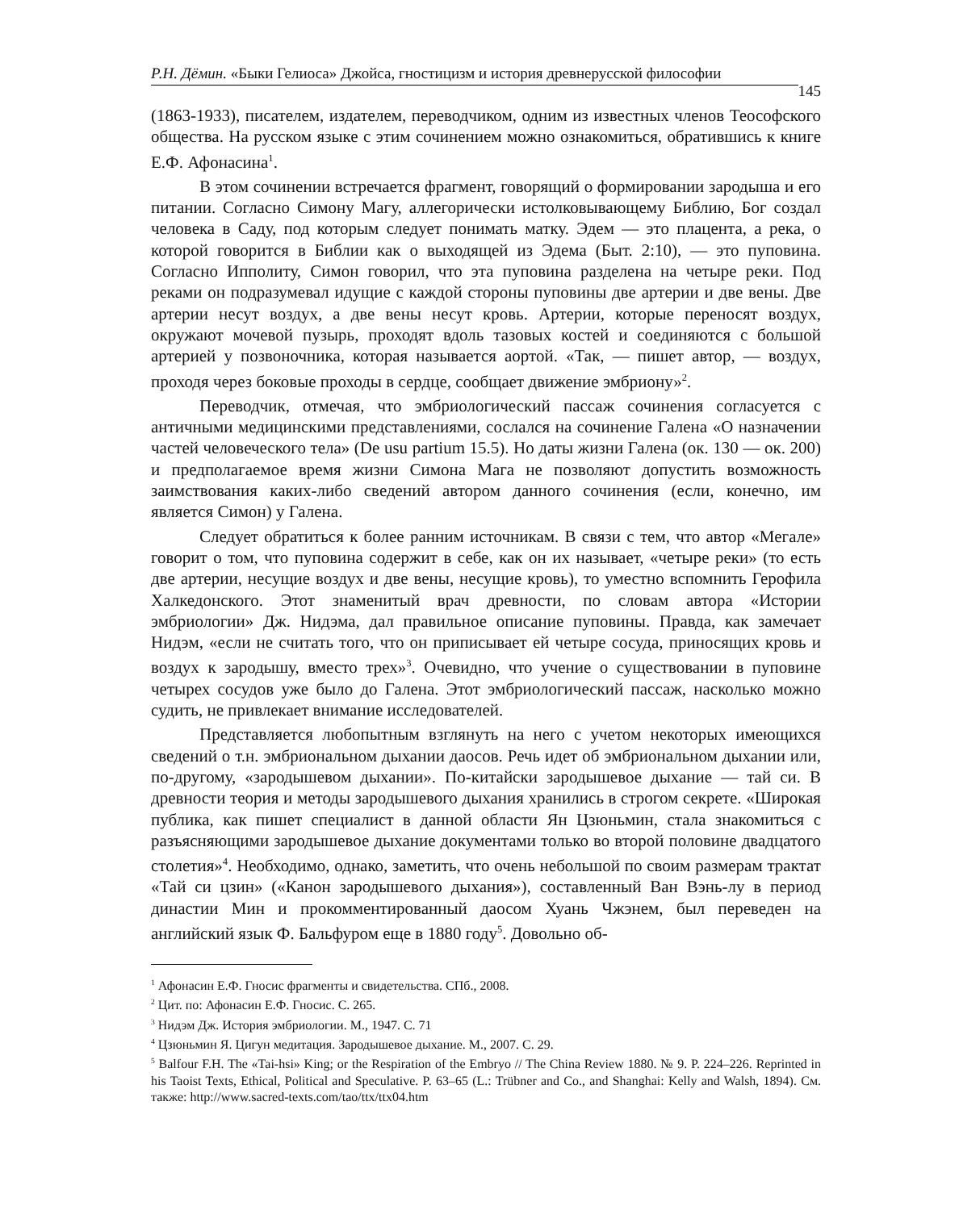Р.Н. Дёмин. «Быки Гелиоса» Джойса, гностицизм и история древнерусской философии
145
(1863-1933), писателем, издателем, переводчиком, одним из известных членов Теософского общества. На русском языке с этим сочинением можно ознакомиться, обратившись к книге Е.Ф. Афонасина<sup>1</sup>.
В этом сочинении встречается фрагмент, говорящий о формировании зародыша и его питании. Согласно Симону Магу, аллегорически истолковывающему Библию, Бог создал человека в Саду, под которым следует понимать матку. Эдем — это плацента, а река, о которой говорится в Библии как о выходящей из Эдема (Быт. 2:10), — это пуповина. Согласно Ипполиту, Симон говорил, что эта пуповина разделена на четыре реки. Под реками он подразумевал идущие с каждой стороны пуповины две артерии и две вены. Две артерии несут воздух, а две вены несут кровь. Артерии, которые переносят воздух, окружают мочевой пузырь, проходят вдоль тазовых костей и соединяются с большой артерией у позвоночника, которая называется аортой. «Так, — пишет автор, — воздух, проходя через боковые проходы в сердце, сообщает движение эмбриону»<sup>2</sup>.
Переводчик, отмечая, что эмбриологический пассаж сочинения согласуется с античными медицинскими представлениями, сослался на сочинение Галена «О назначении частей человеческого тела» (De usu partium 15.5). Но даты жизни Галена (ок. 130 — ок. 200) и предполагаемое время жизни Симона Мага не позволяют допустить возможность заимствования каких-либо сведений автором данного сочинения (если, конечно, им является Симон) у Галена.
Следует обратиться к более ранним источникам. В связи с тем, что автор «Мегале» говорит о том, что пуповина содержит в себе, как он их называет, «четыре реки» (то есть две артерии, несущие воздух и две вены, несущие кровь), то уместно вспомнить Герофила Халкедонского. Этот знаменитый врач древности, по словам автора «Истории эмбриологии» Дж. Нидэма, дал правильное описание пуповины. Правда, как замечает Нидэм, «если не считать того, что он приписывает ей четыре сосуда, приносящих кровь и воздух к зародышу, вместо трех»<sup>3</sup>. Очевидно, что учение о существовании в пуповине четырех сосудов уже было до Галена. Этот эмбриологический пассаж, насколько можно судить, не привлекает внимание исследователей.
Представляется любопытным взглянуть на него с учетом некоторых имеющихся сведений о т.н. эмбриональном дыхании даосов. Речь идет об эмбриональном дыхании или, по-другому, «зародышевом дыхании». По-китайски зародышевое дыхание — тай си. В древности теория и методы зародышевого дыхания хранились в строгом секрете. «Широкая публика, как пишет специалист в данной области Ян Цзюньмин, стала знакомиться с разъясняющими зародышевое дыхание документами только во второй половине двадцатого столетия»<sup>4</sup>. Необходимо, однако, заметить, что очень небольшой по своим размерам трактат «Тай си цзин» («Канон зародышевого дыхания»), составленный Ван Вэнь-лу в период династии Мин и прокомментированный даосом Хуань Чжэнем, был переведен на английский язык Ф. Бальфуром еще в 1880 году<sup>5</sup>. Довольно об-
<sup>1</sup> Афонасин Е.Ф. Гносис фрагменты и свидетельства. СПб., 2008.
<sup>2</sup> Цит. по: Афонасин Е.Ф. Гносис. С. 265.
<sup>3</sup> Нидэм Дж. История эмбриологии. М., 1947. С. 71
<sup>4</sup> Цзюньмин Я. Цигун медитация. Зародышевое дыхание. М., 2007. С. 29.
<sup>5</sup> Balfour F.H. The «Tai-hsi» King; or the Respiration of the Embryo // The China Review 1880. № 9. P. 224–226. Reprinted in his Taoist Texts, Ethical, Political and Speculative. P. 63–65 (L.: Trübner and Co., and Shanghai: Kelly and Walsh, 1894). См. также: http://www.sacred-texts.com/tao/ttx/ttx04.htm